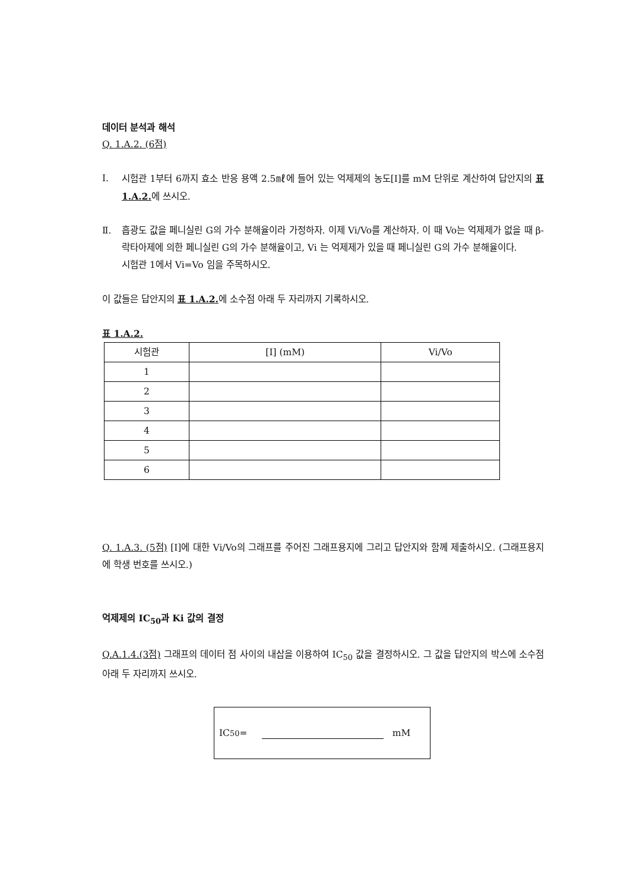데이터 분석과 해석
Q. 1.A.2. (6점)
Ⅰ. 시험관 1부터 6까지 효소 반응 용액 2.5㎖에 들어 있는 억제제의 농도[I]를 mM 단위로 계산하여 답안지의 표 1.A.2. 에 쓰시오.
Ⅱ. 흡광도 값을 페니실린 G의 가수 분해율이라 가정하자. 이제 Vi/Vo를 계산하자. 이 때 Vo는 억제제가 없을 때 β-락타아제에 의한 페니실린 G의 가수 분해율이고, Vi 는 억제제가 있을 때 페니실린 G의 가수 분해율이다.
시험관 1에서 Vi=Vo 임을 주목하시오.
이 값들은 답안지의 표 1.A.2. 에 소수점 아래 두 자리까지 기록하시오.
표 1.A.2.
| 시험관 | [I] (mM) | Vi/Vo |
| 1 | | |
| 2 | | |
| 3 | | |
| 4 | | |
| 5 | | |
| 6 | | |
Q. 1.A.3. (5점) [I]에 대한 Vi/Vo의 그래프를 주어진 그래프용지에 그리고 답안지와 함께 제출하시오. (그래프용지에 학생 번호를 쓰시오.)
억제제의 IC<sub>50</sub>과 Ki 값의 결정
Q.A.1.4.(3점) 그래프의 데이터 점 사이의 내삽을 이용하여 IC<sub>50</sub> 값을 결정하시오. 그 값을 답안지의 박스에 소수점 아래 두 자리까지 쓰시오.
IC<sub>50</sub> = mM